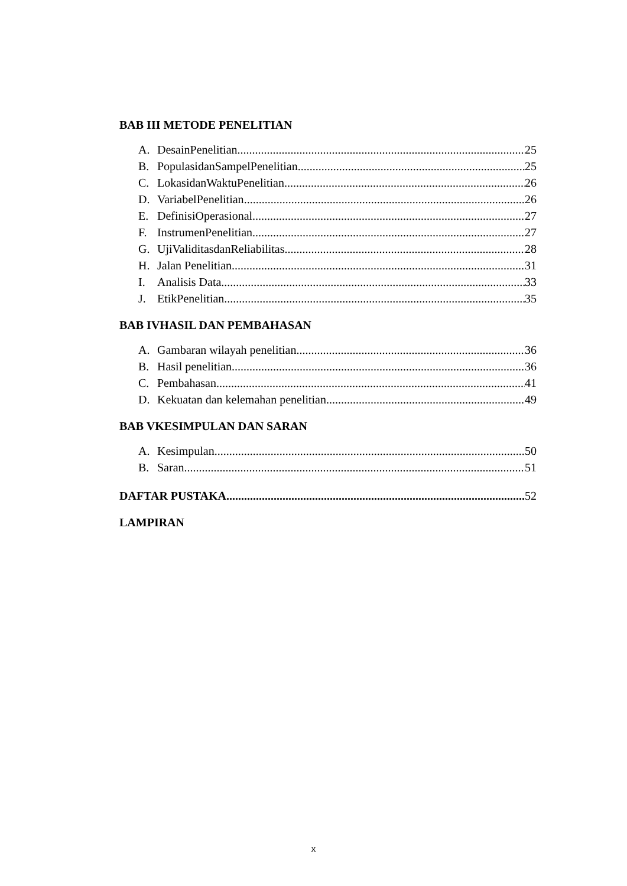BAB III METODE PENELITIAN
A. DesainPenelitian 25
B. PopulasidanSampelPenelitian 25
C. LokasidanWaktuPenelitian 26
D. VariabelPenelitian 26
E. DefinisiOperasional 27
F. InstrumenPenelitian 27
G. UjiValiditasdanReliabilitas 28
H. Jalan Penelitian 31
I. Analisis Data 33
J. EtikPenelitian 35
BAB IVHASIL DAN PEMBAHASAN
A. Gambaran wilayah penelitian 36
B. Hasil penelitian 36
C. Pembahasan 41
D. Kekuatan dan kelemahan penelitian 49
BAB VKESIMPULAN DAN SARAN
A. Kesimpulan 50
B. Saran 51
DAFTAR PUSTAKA 52
LAMPIRAN
x